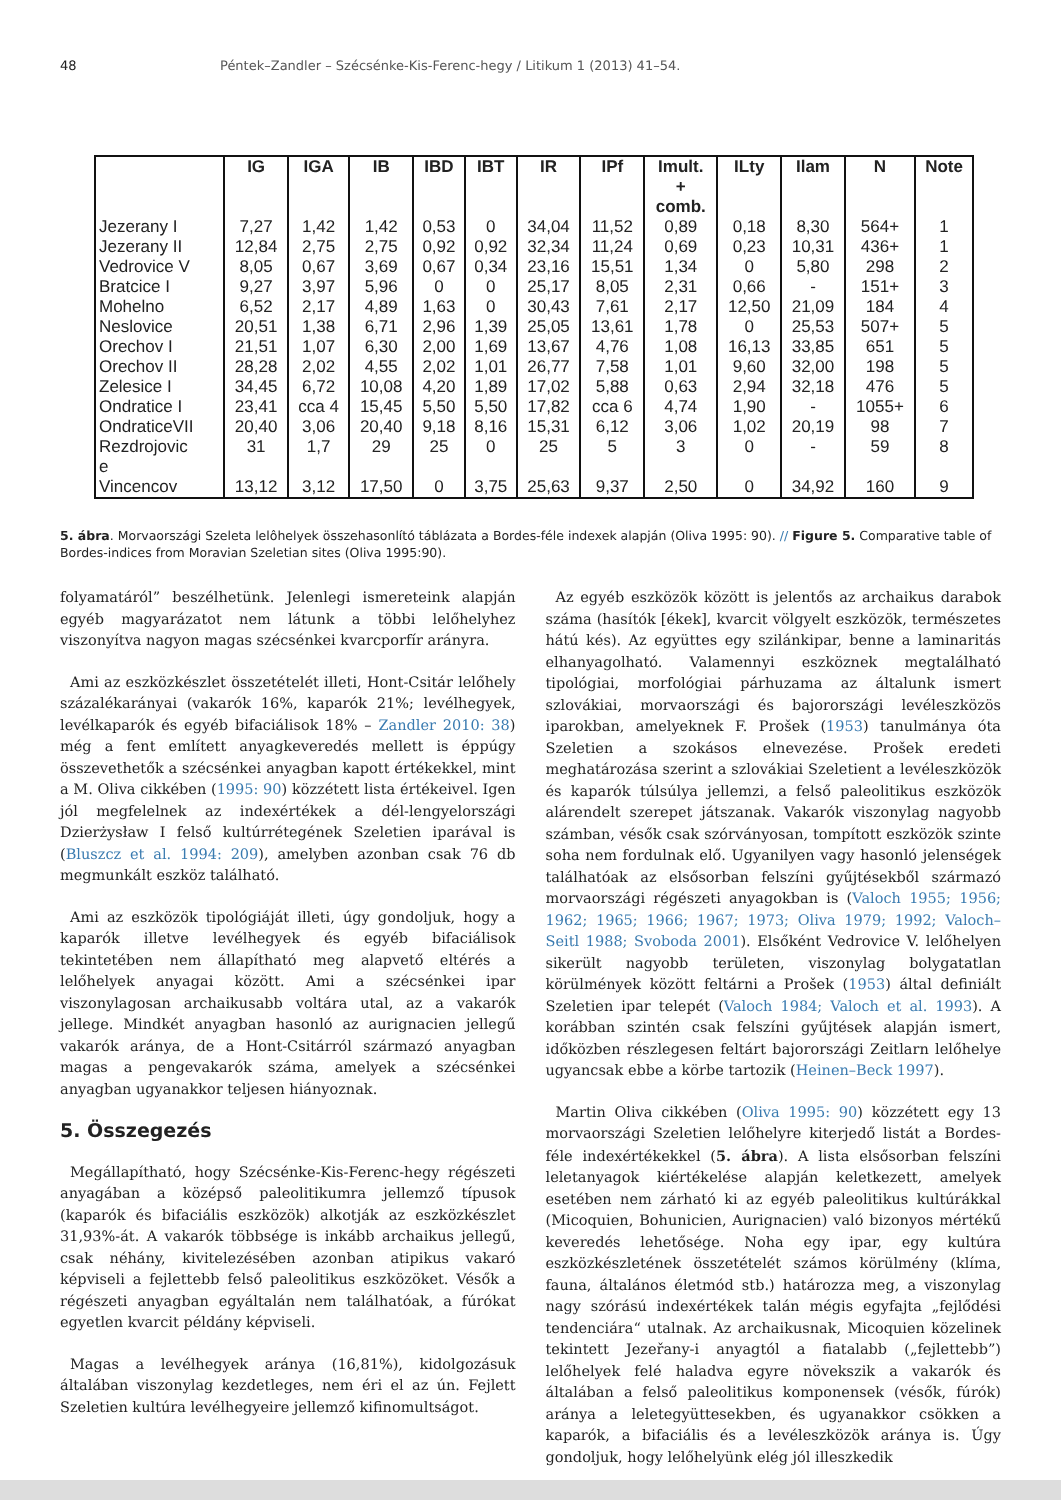48 Péntek–Zandler – Szécsénke-Kis-Ferenc-hegy / Litikum 1 (2013) 41–54.
| | IG | IGA | IB | IBD | IBT | IR | IPf | Imult. + comb. | ILty | Ilam | N | Note |
| --- | --- | --- | --- | --- | --- | --- | --- | --- | --- | --- | --- | --- |
| Jezerany I | 7,27 | 1,42 | 1,42 | 0,53 | 0 | 34,04 | 11,52 | 0,89 | 0,18 | 8,30 | 564+ | 1 |
| Jezerany II | 12,84 | 2,75 | 2,75 | 0,92 | 0,92 | 32,34 | 11,24 | 0,69 | 0,23 | 10,31 | 436+ | 1 |
| Vedrovice V | 8,05 | 0,67 | 3,69 | 0,67 | 0,34 | 23,16 | 15,51 | 1,34 | 0 | 5,80 | 298 | 2 |
| Bratcice I | 9,27 | 3,97 | 5,96 | 0 | 0 | 25,17 | 8,05 | 2,31 | 0,66 | - | 151+ | 3 |
| Mohelno | 6,52 | 2,17 | 4,89 | 1,63 | 0 | 30,43 | 7,61 | 2,17 | 12,50 | 21,09 | 184 | 4 |
| Neslovice | 20,51 | 1,38 | 6,71 | 2,96 | 1,39 | 25,05 | 13,61 | 1,78 | 0 | 25,53 | 507+ | 5 |
| Orechov I | 21,51 | 1,07 | 6,30 | 2,00 | 1,69 | 13,67 | 4,76 | 1,08 | 16,13 | 33,85 | 651 | 5 |
| Orechov II | 28,28 | 2,02 | 4,55 | 2,02 | 1,01 | 26,77 | 7,58 | 1,01 | 9,60 | 32,00 | 198 | 5 |
| Zelesice I | 34,45 | 6,72 | 10,08 | 4,20 | 1,89 | 17,02 | 5,88 | 0,63 | 2,94 | 32,18 | 476 | 5 |
| Ondratice I | 23,41 | cca 4 | 15,45 | 5,50 | 5,50 | 17,82 | cca 6 | 4,74 | 1,90 | - | 1055+ | 6 |
| OndraticeVII | 20,40 | 3,06 | 20,40 | 9,18 | 8,16 | 15,31 | 6,12 | 3,06 | 1,02 | 20,19 | 98 | 7 |
| Rezdrojovic e | 31 | 1,7 | 29 | 25 | 0 | 25 | 5 | 3 | 0 | - | 59 | 8 |
| Vincencov | 13,12 | 3,12 | 17,50 | 0 | 3,75 | 25,63 | 9,37 | 2,50 | 0 | 34,92 | 160 | 9 |
5. ábra. Morvaországi Szeleta lelôhelyek összehasonlító táblázata a Bordes-féle indexek alapján (Oliva 1995: 90). // Figure 5. Comparative table of Bordes-indices from Moravian Szeletian sites (Oliva 1995:90).
folyamatáról” beszélhetünk. Jelenlegi ismereteink alapján egyéb magyarázatot nem látunk a többi lelőhelyhez viszonyítva nagyon magas szécsénkei kvarcporfír arányra.
Ami az eszközkészlet összetételét illeti, Hont-Csitár lelőhely százalékarányai (vakarók 16%, kaparók 21%; levélhegyek, levélkaparók és egyéb bifaciálisok 18% – Zandler 2010: 38) még a fent említett anyagkeveredés mellett is éppúgy összevethetők a szécsénkei anyagban kapott értékekkel, mint a M. Oliva cikkében (1995: 90) közzétett lista értékeivel. Igen jól megfelelnek az indexértékek a dél-lengyelországi Dzierżysław I felső kultúrrétegének Szeletien iparával is (Bluszcz et al. 1994: 209), amelyben azonban csak 76 db megmunkált eszköz található.
Ami az eszközök tipológiáját illeti, úgy gondoljuk, hogy a kaparók illetve levélhegyek és egyéb bifaciálisok tekintetében nem állapítható meg alapvető eltérés a lelőhelyek anyagai között. Ami a szécsénkei ipar viszonylagosan archaikusabb voltára utal, az a vakarók jellege. Mindkét anyagban hasonló az aurignacien jellegű vakarók aránya, de a Hont-Csitárról származó anyagban magas a pengevakarók száma, amelyek a szécsénkei anyagban ugyanakkor teljesen hiányoznak.
5. Összegezés
Megállapítható, hogy Szécsénke-Kis-Ferenc-hegy régészeti anyagában a középső paleolitikumra jellemző típusok (kaparók és bifaciális eszközök) alkotják az eszközkészlet 31,93%-át. A vakarók többsége is inkább archaikus jellegű, csak néhány, kivitelezésében azonban atipikus vakaró képviseli a fejlettebb felső paleolitikus eszközöket. Vésők a régészeti anyagban egyáltalán nem találhatóak, a fúrókat egyetlen kvarcit példány képviseli.
Magas a levélhegyek aránya (16,81%), kidolgozásuk általában viszonylag kezdetleges, nem éri el az ún. Fejlett Szeletien kultúra levélhegyeire jellemző kifinomultságot.
Az egyéb eszközök között is jelentős az archaikus darabok száma (hasítók [ékek], kvarcit völgyelt eszközök, természetes hátú kés). Az együttes egy szilánkipar, benne a laminaritás elhanyagolható. Valamennyi eszköznek megtalálható tipológiai, morfológiai párhuzama az általunk ismert szlovákiai, morvaországi és bajorországi levéleszközös iparokban, amelyeknek F. Prošek (1953) tanulmánya óta Szeletien a szokásos elnevezése. Prošek eredeti meghatározása szerint a szlovákiai Szeletient a levéleszközök és kaparók túlsúlya jellemzi, a felső paleolitikus eszközök alárendelt szerepet játszanak. Vakarók viszonylag nagyobb számban, vésők csak szórványosan, tompított eszközök szinte soha nem fordulnak elő. Ugyanilyen vagy hasonló jelenségek találhatóak az elsősorban felszíni gyűjtésekből származó morvaországi régészeti anyagokban is (Valoch 1955; 1956; 1962; 1965; 1966; 1967; 1973; Oliva 1979; 1992; Valoch–Seitl 1988; Svoboda 2001). Elsőként Vedrovice V. lelőhelyen sikerült nagyobb területen, viszonylag bolygatatlan körülmények között feltárni a Prošek (1953) által definiált Szeletien ipar telepét (Valoch 1984; Valoch et al. 1993). A korábban szintén csak felszíni gyűjtések alapján ismert, időközben részlegesen feltárt bajorországi Zeitlarn lelőhelye ugyancsak ebbe a körbe tartozik (Heinen–Beck 1997).
Martin Oliva cikkében (Oliva 1995: 90) közzétett egy 13 morvaországi Szeletien lelőhelyre kiterjedő listát a Bordes-féle indexértékekkel (5. ábra). A lista elsősorban felszíni leletanyagok kiértékelése alapján keletkezett, amelyek esetében nem zárható ki az egyéb paleolitikus kultúrákkal (Micoquien, Bohunicien, Aurignacien) való bizonyos mértékű keveredés lehetősége. Noha egy ipar, egy kultúra eszközkészletének összetételét számos körülmény (klíma, fauna, általános életmód stb.) határozza meg, a viszonylag nagy szórású indexértékek talán mégis egyfajta „fejlődési tendenciára“ utalnak. Az archaikusnak, Micoquien közelinek tekintett Jezeřany-i anyagtól a fiatalabb („fejlettebb”) lelőhelyek felé haladva egyre növekszik a vakarók és általában a felső paleolitikus komponensek (vésők, fúrók) aránya a leletegyüttesekben, és ugyanakkor csökken a kaparók, a bifaciális és a levéleszközök aránya is. Úgy gondoljuk, hogy lelőhelyünk elég jól illeszkedik